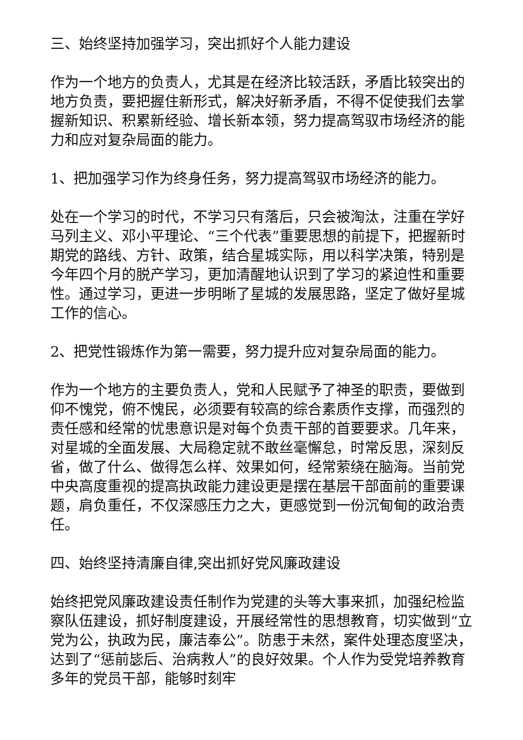三、始终坚持加强学习，突出抓好个人能力建设
作为一个地方的负责人，尤其是在经济比较活跃，矛盾比较突出的地方负责，要把握住新形式，解决好新矛盾，不得不促使我们去掌握新知识、积累新经验、增长新本领，努力提高驾驭市场经济的能力和应对复杂局面的能力。
1、把加强学习作为终身任务，努力提高驾驭市场经济的能力。
处在一个学习的时代，不学习只有落后，只会被淘汰，注重在学好马列主义、邓小平理论、“三个代表”重要思想的前提下，把握新时期党的路线、方针、政策，结合星城实际，用以科学决策，特别是今年四个月的脱产学习，更加清醒地认识到了学习的紧迫性和重要性。通过学习，更进一步明晰了星城的发展思路，坚定了做好星城工作的信心。
2、把党性锻炼作为第一需要，努力提升应对复杂局面的能力。
作为一个地方的主要负责人，党和人民赋予了神圣的职责，要做到仰不愧党，俯不愧民，必须要有较高的综合素质作支撑，而强烈的责任感和经常的忧患意识是对每个负责干部的首要要求。几年来，对星城的全面发展、大局稳定就不敢丝毫懈怠，时常反思，深刻反省，做了什么、做得怎么样、效果如何，经常萦绕在脑海。当前党中央高度重视的提高执政能力建设更是摆在基层干部面前的重要课题，肩负重任，不仅深感压力之大，更感觉到一份沉甸甸的政治责任。
四、始终坚持清廉自律,突出抓好党风廉政建设
始终把党风廉政建设责任制作为党建的头等大事来抓，加强纪检监察队伍建设，抓好制度建设，开展经常性的思想教育，切实做到“立党为公，执政为民，廉洁奉公”。防患于未然，案件处理态度坚决，达到了“惩前毖后、治病救人”的良好效果。个人作为受党培养教育多年的党员干部，能够时刻牢